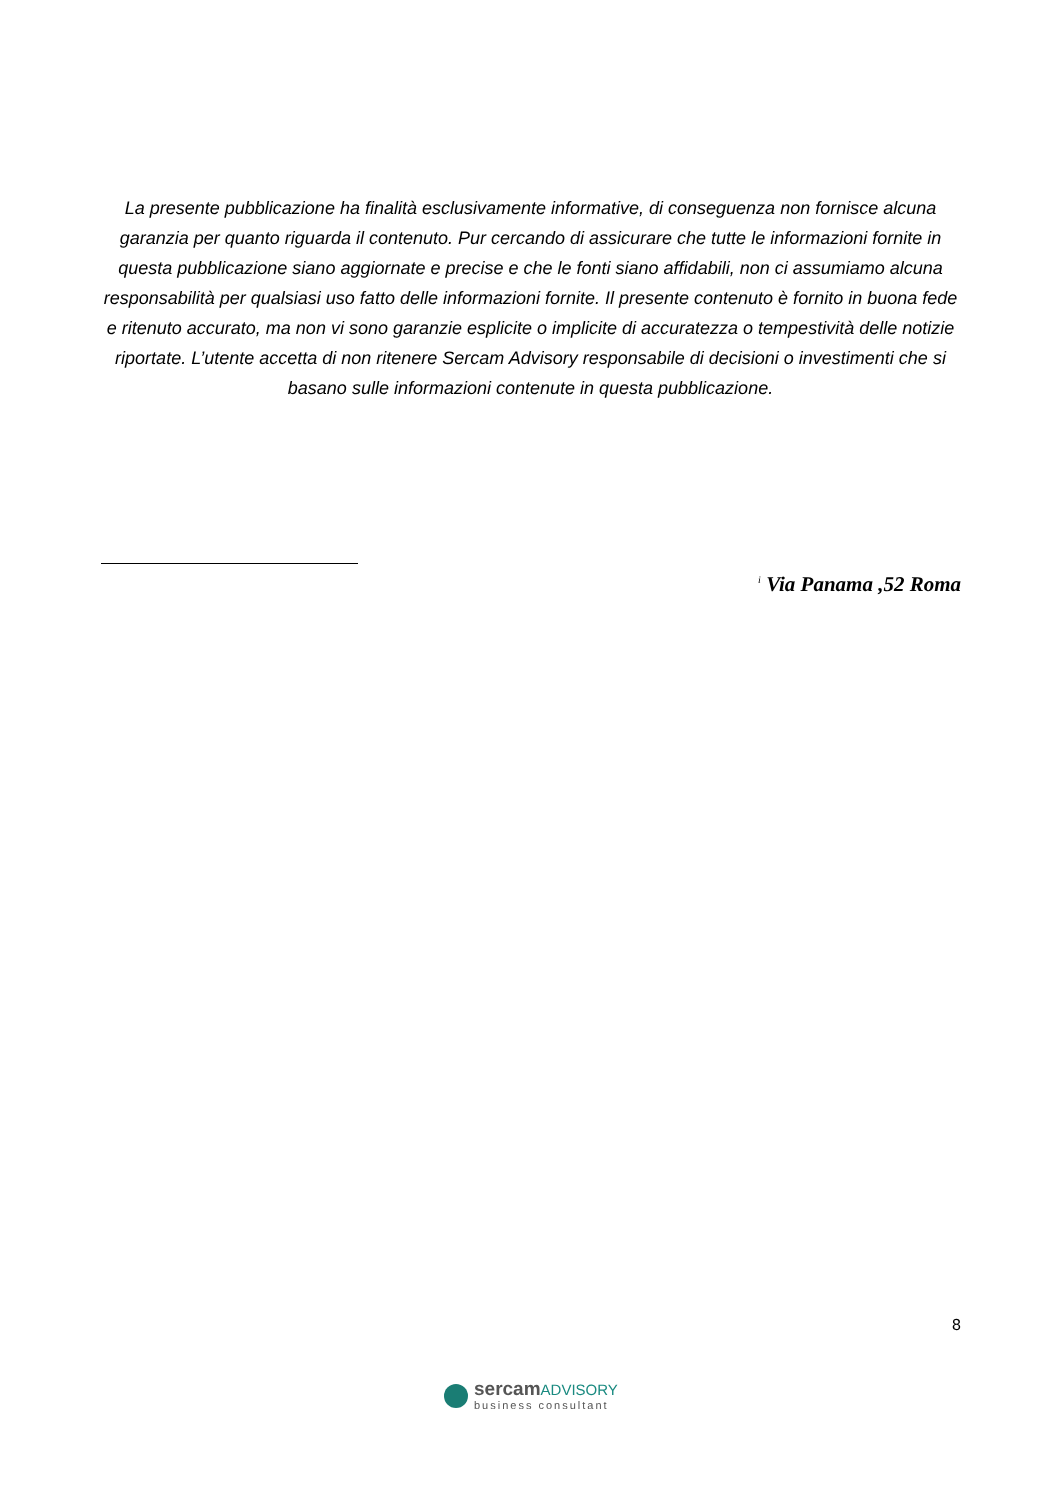La presente pubblicazione ha finalità esclusivamente informative, di conseguenza non fornisce alcuna garanzia per quanto riguarda il contenuto. Pur cercando di assicurare che tutte le informazioni fornite in questa pubblicazione siano aggiornate e precise e che le fonti siano affidabili, non ci assumiamo alcuna responsabilità per qualsiasi uso fatto delle informazioni fornite. Il presente contenuto è fornito in buona fede e ritenuto accurato, ma non vi sono garanzie esplicite o implicite di accuratezza o tempestività delle notizie riportate. L’utente accetta di non ritenere Sercam Advisory responsabile di decisioni o investimenti che si basano sulle informazioni contenute in questa pubblicazione.
<sup>i</sup> Via Panama ,52 Roma
8
sercamADVISORY
business consultant